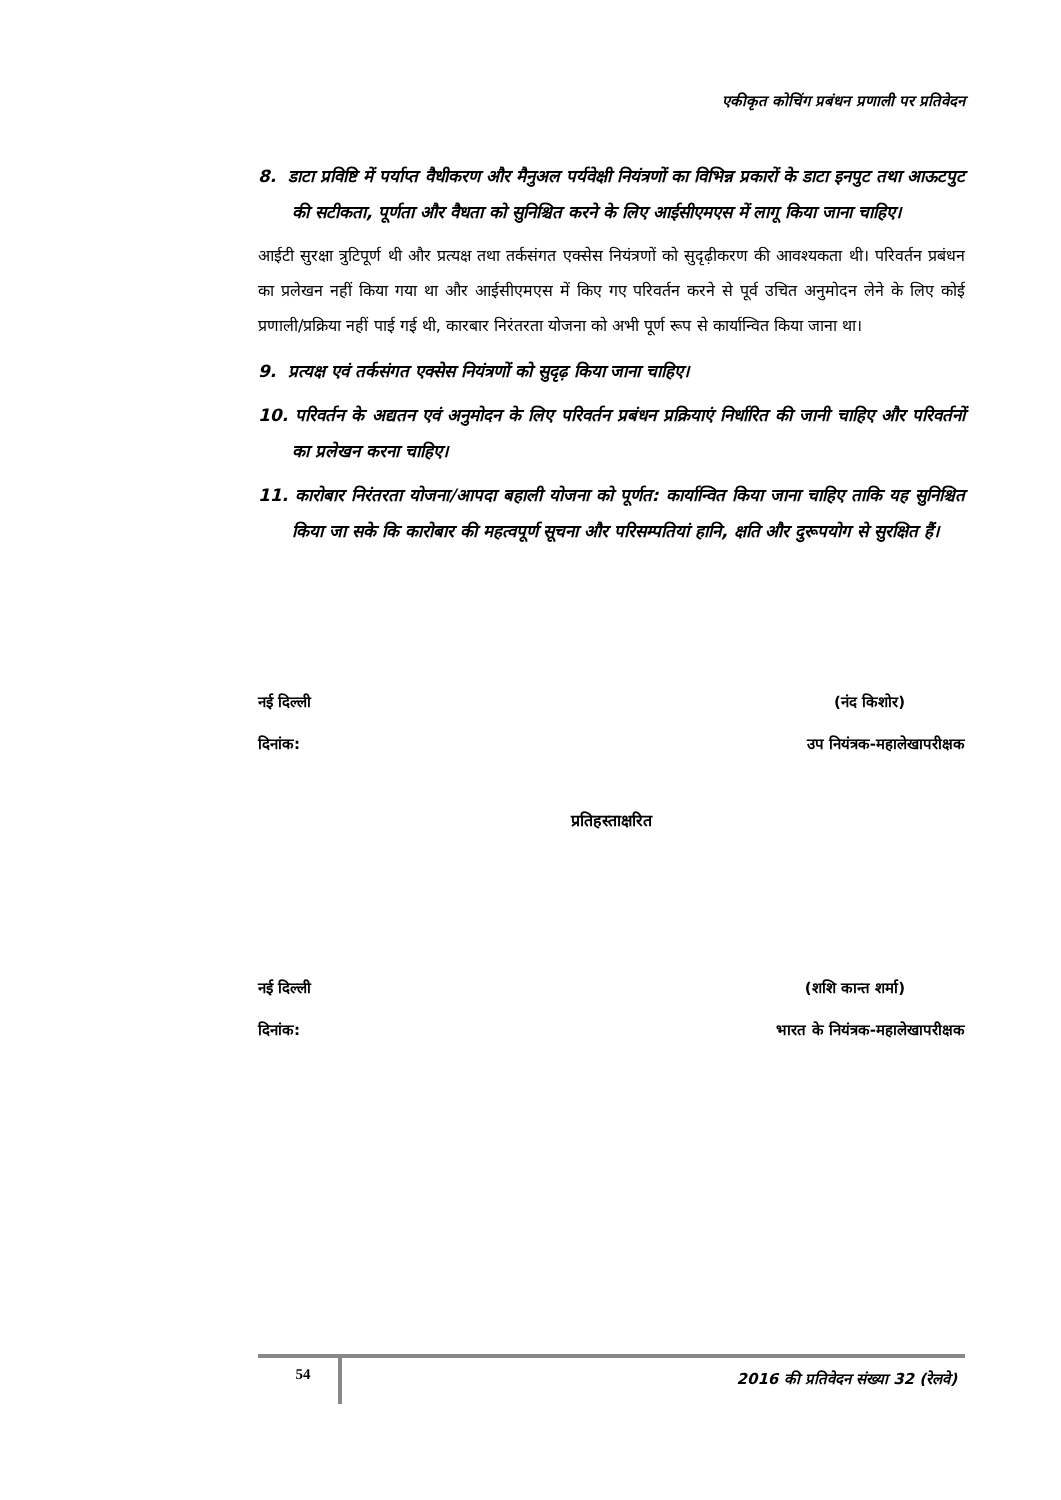एकीकृत कोचिंग प्रबंधन प्रणाली पर प्रतिवेदन
8. डाटा प्रविष्टि में पर्याप्त वैधीकरण और मैनुअल पर्यवेक्षी नियंत्रणों का विभिन्न प्रकारों के डाटा इनपुट तथा आऊटपुट की सटीकता, पूर्णता और वैधता को सुनिश्चित करने के लिए आईसीएमएस में लागू किया जाना चाहिए।
आईटी सुरक्षा त्रुटिपूर्ण थी और प्रत्यक्ष तथा तर्कसंगत एक्सेस नियंत्रणों को सुदृढ़ीकरण की आवश्यकता थी। परिवर्तन प्रबंधन का प्रलेखन नहीं किया गया था और आईसीएमएस में किए गए परिवर्तन करने से पूर्व उचित अनुमोदन लेने के लिए कोई प्रणाली/प्रक्रिया नहीं पाई गई थी, कारबार निरंतरता योजना को अभी पूर्ण रूप से कार्यान्वित किया जाना था।
9. प्रत्यक्ष एवं तर्कसंगत एक्सेस नियंत्रणों को सुदृढ़ किया जाना चाहिए।
10. परिवर्तन के अद्यतन एवं अनुमोदन के लिए परिवर्तन प्रबंधन प्रक्रियाएं निर्धारित की जानी चाहिए और परिवर्तनों का प्रलेखन करना चाहिए।
11. कारोबार निरंतरता योजना/आपदा बहाली योजना को पूर्णत: कार्यान्वित किया जाना चाहिए ताकि यह सुनिश्चित किया जा सके कि कारोबार की महत्वपूर्ण सूचना और परिसम्पतियां हानि, क्षति और दुरूपयोग से सुरक्षित हैं।
नई दिल्ली (नंद किशोर)
दिनांक: उप नियंत्रक-महालेखापरीक्षक
प्रतिहस्ताक्षरित
नई दिल्ली (शशि कान्त शर्मा)
दिनांक: भारत के नियंत्रक-महालेखापरीक्षक
54
2016 की प्रतिवेदन संख्या 32 (रेलवे)